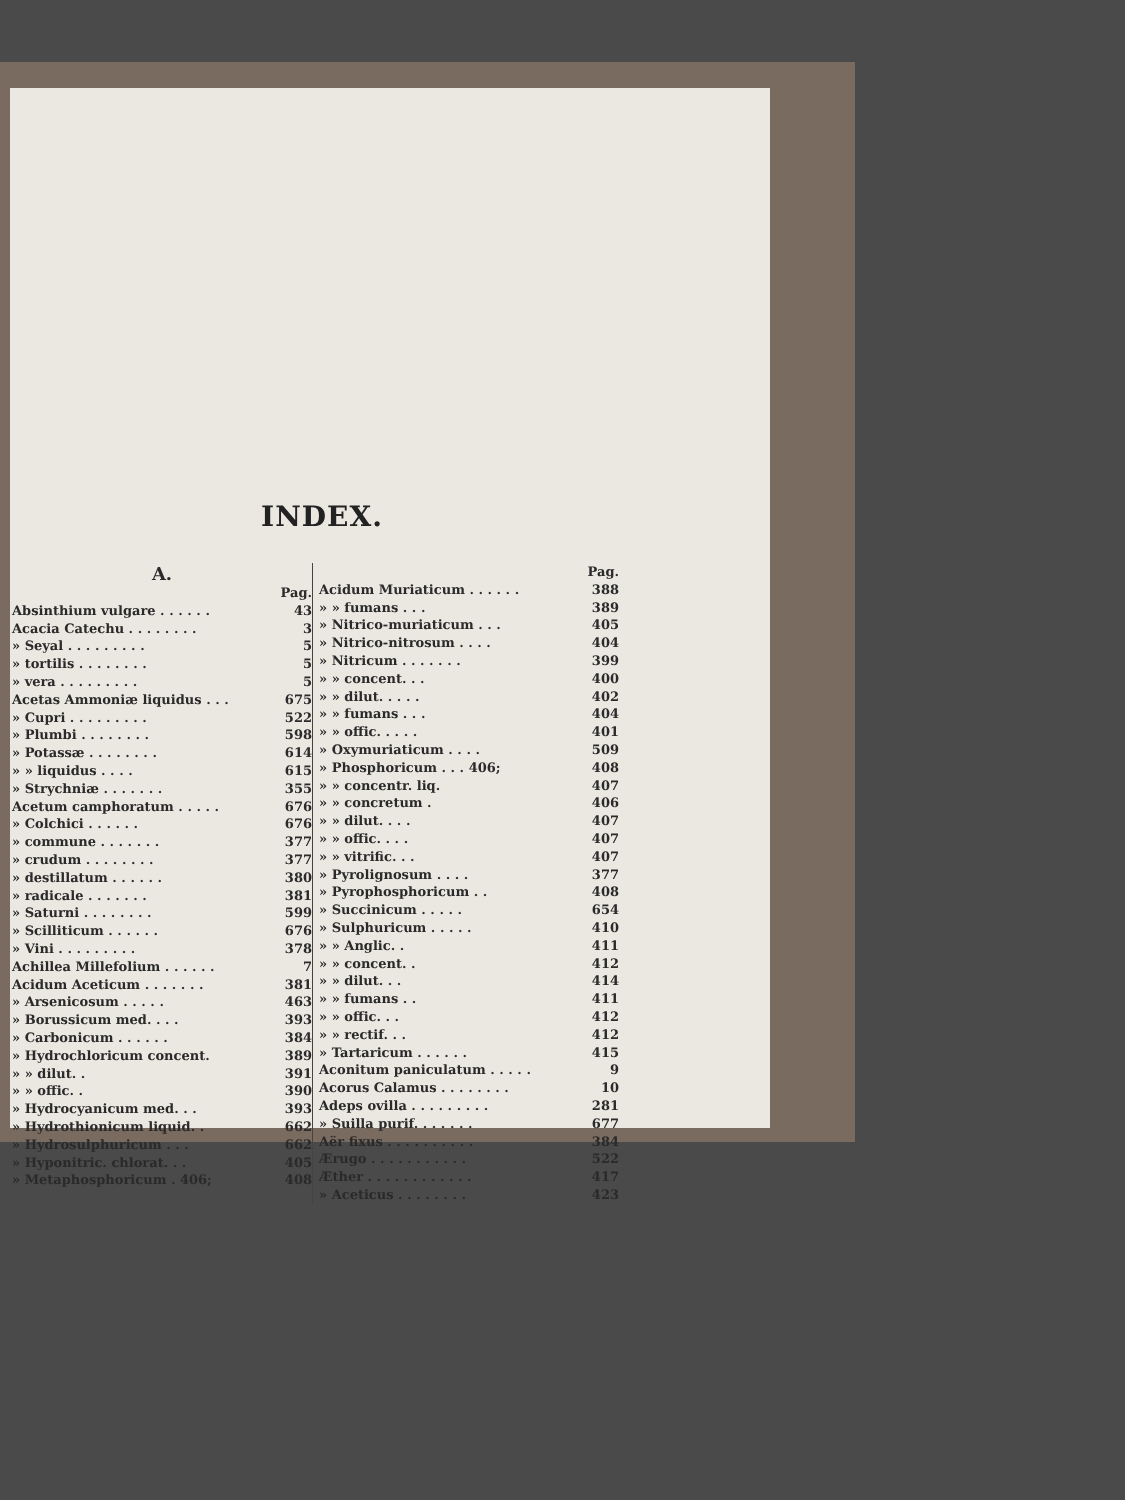INDEX.
A.
| | Pag. |
| Absinthium vulgare . . . . . . | 43 |
| Acacia Catechu . . . . . . . . | 3 |
| » Seyal . . . . . . . . . | 5 |
| » tortilis . . . . . . . . | 5 |
| » vera . . . . . . . . . | 5 |
| Acetas Ammoniæ liquidus . . . | 675 |
| » Cupri . . . . . . . . . | 522 |
| » Plumbi . . . . . . . . | 598 |
| » Potassæ . . . . . . . . | 614 |
| » » liquidus . . . . | 615 |
| » Strychniæ . . . . . . . | 355 |
| Acetum camphoratum . . . . . | 676 |
| » Colchici . . . . . . | 676 |
| » commune . . . . . . . | 377 |
| » crudum . . . . . . . . | 377 |
| » destillatum . . . . . . | 380 |
| » radicale . . . . . . . | 381 |
| » Saturni . . . . . . . . | 599 |
| » Scilliticum . . . . . . | 676 |
| » Vini . . . . . . . . . | 378 |
| Achillea Millefolium . . . . . . | 7 |
| Acidum Aceticum . . . . . . . | 381 |
| » Arsenicosum . . . . . | 463 |
| » Borussicum med. . . . | 393 |
| » Carbonicum . . . . . . | 384 |
| » Hydrochloricum concent. | 389 |
| » » dilut. . | 391 |
| » » offic. . | 390 |
| » Hydrocyanicum med. . . | 393 |
| » Hydrothionicum liquid. . | 662 |
| » Hydrosulphuricum . . . | 662 |
| » Hyponitric. chlorat. . . | 405 |
| » Metaphosphoricum . 406; | 408 |
| | Pag. |
| Acidum Muriaticum . . . . . . | 388 |
| » » fumans . . . | 389 |
| » Nitrico-muriaticum . . . | 405 |
| » Nitrico-nitrosum . . . . | 404 |
| » Nitricum . . . . . . . | 399 |
| » » concent. . . | 400 |
| » » dilut. . . . . | 402 |
| » » fumans . . . | 404 |
| » » offic. . . . . | 401 |
| » Oxymuriaticum . . . . | 509 |
| » Phosphoricum . . . 406; | 408 |
| » » concentr. liq. | 407 |
| » » concretum . | 406 |
| » » dilut. . . . | 407 |
| » » offic. . . . | 407 |
| » » vitrific. . . | 407 |
| » Pyrolignosum . . . . | 377 |
| » Pyrophosphoricum . . | 408 |
| » Succinicum . . . . . | 654 |
| » Sulphuricum . . . . . | 410 |
| » » Anglic. . | 411 |
| » » concent. . | 412 |
| » » dilut. . . | 414 |
| » » fumans . . | 411 |
| » » offic. . . | 412 |
| » » rectif. . . | 412 |
| » Tartaricum . . . . . . | 415 |
| Aconitum paniculatum . . . . . | 9 |
| Acorus Calamus . . . . . . . . | 10 |
| Adeps ovilla . . . . . . . . . | 281 |
| » Suilla purif. . . . . . . | 677 |
| Aër fixus . . . . . . . . . . | 384 |
| Ærugo . . . . . . . . . . . | 522 |
| Æther . . . . . . . . . . . . | 417 |
| » Aceticus . . . . . . . . | 423 |